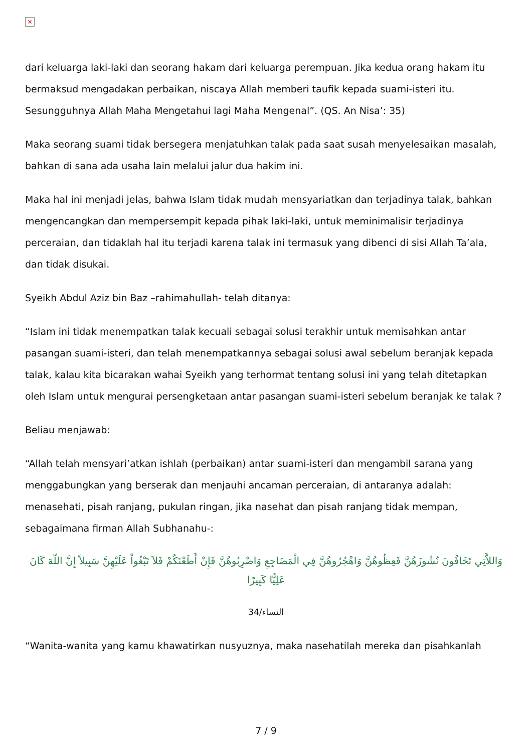×
dari keluarga laki-laki dan seorang hakam dari keluarga perempuan. Jika kedua orang hakam itu bermaksud mengadakan perbaikan, niscaya Allah memberi taufik kepada suami-isteri itu. Sesungguhnya Allah Maha Mengetahui lagi Maha Mengenal”. (QS. An Nisa’: 35)
Maka seorang suami tidak bersegera menjatuhkan talak pada saat susah menyelesaikan masalah, bahkan di sana ada usaha lain melalui jalur dua hakim ini.
Maka hal ini menjadi jelas, bahwa Islam tidak mudah mensyariatkan dan terjadinya talak, bahkan mengencangkan dan mempersempit kepada pihak laki-laki, untuk meminimalisir terjadinya perceraian, dan tidaklah hal itu terjadi karena talak ini termasuk yang dibenci di sisi Allah Ta’ala, dan tidak disukai.
Syeikh Abdul Aziz bin Baz –rahimahullah- telah ditanya:
“Islam ini tidak menempatkan talak kecuali sebagai solusi terakhir untuk memisahkan antar pasangan suami-isteri, dan telah menempatkannya sebagai solusi awal sebelum beranjak kepada talak, kalau kita bicarakan wahai Syeikh yang terhormat tentang solusi ini yang telah ditetapkan oleh Islam untuk mengurai persengketaan antar pasangan suami-isteri sebelum beranjak ke talak ?
Beliau menjawab:
“Allah telah mensyari’atkan ishlah (perbaikan) antar suami-isteri dan mengambil sarana yang menggabungkan yang berserak dan menjauhi ancaman perceraian, di antaranya adalah: menasehati, pisah ranjang, pukulan ringan, jika nasehat dan pisah ranjang tidak mempan, sebagaimana firman Allah Subhanahu-:
وَاللاَّتِي تَخَافُونَ نُشُوزَهُنَّ فَعِظُوهُنَّ وَاهْجُرُوهُنَّ فِي الْمَضَاجِعِ وَاضْرِبُوهُنَّ فَإِنْ أَطَعْنَكُمْ فَلاَ تَبْغُواْ عَلَيْهِنَّ سَبِيلاً إِنَّ اللّهَ كَانَ عَلِيًّا كَبِيرًا
النساء/34
“Wanita-wanita yang kamu khawatirkan nusyuznya, maka nasehatilah mereka dan pisahkanlah
7 / 9